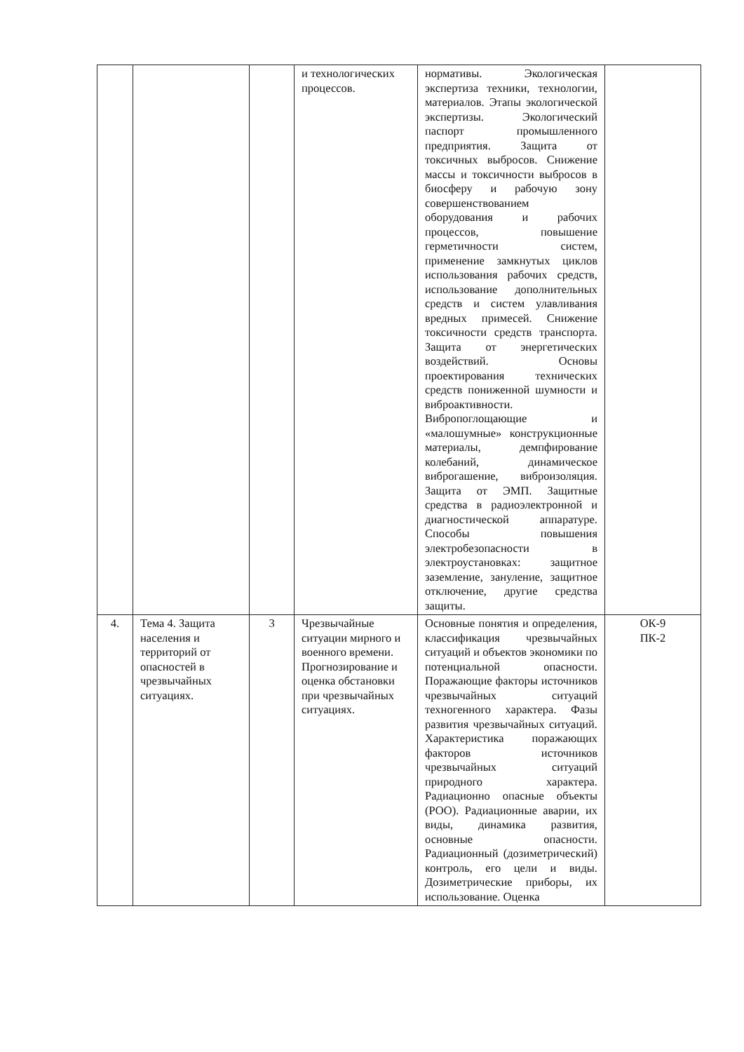| | | | и технологических процессов. | нормативы. Экологическая экспертиза техники, технологии, материалов. Этапы экологической экспертизы. Экологический паспорт промышленного предприятия. Защита от токсичных выбросов. Снижение массы и токсичности выбросов в биосферу и рабочую зону совершенствованием оборудования и рабочих процессов, повышение герметичности систем, применение замкнутых циклов использования рабочих средств, использование дополнительных средств и систем улавливания вредных примесей. Снижение токсичности средств транспорта. Защита от энергетических воздействий. Основы проектирования технических средств пониженной шумности и виброактивности. Вибропоглощающие и «малошумные» конструкционные материалы, демпфирование колебаний, динамическое виброгашение, виброизоляция. Защита от ЭМП. Защитные средства в радиоэлектронной и диагностической аппаратуре. Способы повышения электробезопасности в электроустановках: защитное заземление, зануление, защитное отключение, другие средства защиты. | |
| 4. | Тема 4. Защита населения и территорий от опасностей в чрезвычайных ситуациях. | 3 | Чрезвычайные ситуации мирного и военного времени. Прогнозирование и оценка обстановки при чрезвычайных ситуациях. | Основные понятия и определения, классификация чрезвычайных ситуаций и объектов экономики по потенциальной опасности. Поражающие факторы источников чрезвычайных ситуаций техногенного характера. Фазы развития чрезвычайных ситуаций. Характеристика поражающих факторов источников чрезвычайных ситуаций природного характера. Радиационно опасные объекты (РОО). Радиационные аварии, их виды, динамика развития, основные опасности. Радиационный (дозиметрический) контроль, его цели и виды. Дозиметрические приборы, их использование. Оценка | ОК-9 ПК-2 |